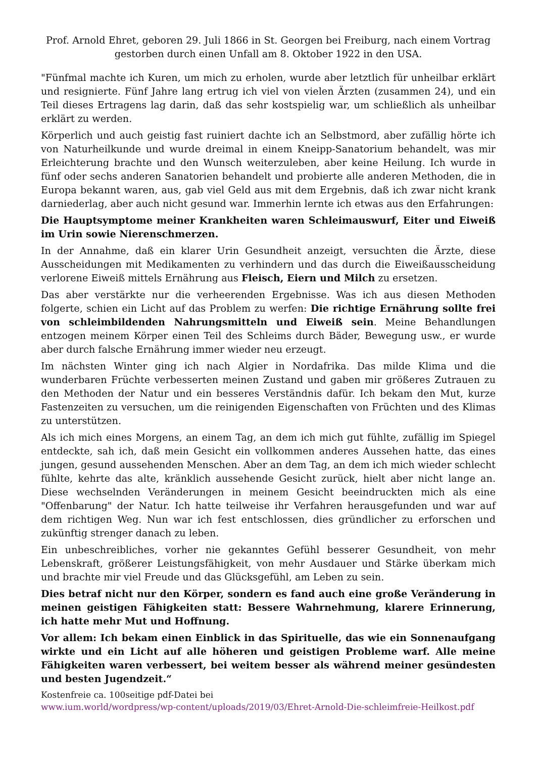Prof. Arnold Ehret, geboren 29. Juli 1866 in St. Georgen bei Freiburg, nach einem Vortrag gestorben durch einen Unfall am 8. Oktober 1922 in den USA.
"Fünfmal machte ich Kuren, um mich zu erholen, wurde aber letztlich für unheilbar erklärt und resignierte. Fünf Jahre lang ertrug ich viel von vielen Ärzten (zusammen 24), und ein Teil dieses Ertragens lag darin, daß das sehr kostspielig war, um schließlich als unheilbar erklärt zu werden.
Körperlich und auch geistig fast ruiniert dachte ich an Selbstmord, aber zufällig hörte ich von Naturheilkunde und wurde dreimal in einem Kneipp-Sanatorium behandelt, was mir Erleichterung brachte und den Wunsch weiterzuleben, aber keine Heilung. Ich wurde in fünf oder sechs anderen Sanatorien behandelt und probierte alle anderen Methoden, die in Europa bekannt waren, aus, gab viel Geld aus mit dem Ergebnis, daß ich zwar nicht krank darniederlag, aber auch nicht gesund war. Immerhin lernte ich etwas aus den Erfahrungen:
Die Hauptsymptome meiner Krankheiten waren Schleimauswurf, Eiter und Eiweiß im Urin sowie Nierenschmerzen.
In der Annahme, daß ein klarer Urin Gesundheit anzeigt, versuchten die Ärzte, diese Ausscheidungen mit Medikamenten zu verhindern und das durch die Eiweißausscheidung verlorene Eiweiß mittels Ernährung aus Fleisch, Eiern und Milch zu ersetzen.
Das aber verstärkte nur die verheerenden Ergebnisse. Was ich aus diesen Methoden folgerte, schien ein Licht auf das Problem zu werfen: Die richtige Ernährung sollte frei von schleimbildenden Nahrungsmitteln und Eiweiß sein. Meine Behandlungen entzogen meinem Körper einen Teil des Schleims durch Bäder, Bewegung usw., er wurde aber durch falsche Ernährung immer wieder neu erzeugt.
Im nächsten Winter ging ich nach Algier in Nordafrika. Das milde Klima und die wunderbaren Früchte verbesserten meinen Zustand und gaben mir größeres Zutrauen zu den Methoden der Natur und ein besseres Verständnis dafür. Ich bekam den Mut, kurze Fastenzeiten zu versuchen, um die reinigenden Eigenschaften von Früchten und des Klimas zu unterstützen.
Als ich mich eines Morgens, an einem Tag, an dem ich mich gut fühlte, zufällig im Spiegel entdeckte, sah ich, daß mein Gesicht ein vollkommen anderes Aussehen hatte, das eines jungen, gesund aussehenden Menschen. Aber an dem Tag, an dem ich mich wieder schlecht fühlte, kehrte das alte, kränklich aussehende Gesicht zurück, hielt aber nicht lange an. Diese wechselnden Veränderungen in meinem Gesicht beeindruckten mich als eine "Offenbarung" der Natur. Ich hatte teilweise ihr Verfahren herausgefunden und war auf dem richtigen Weg. Nun war ich fest entschlossen, dies gründlicher zu erforschen und zukünftig strenger danach zu leben.
Ein unbeschreibliches, vorher nie gekanntes Gefühl besserer Gesundheit, von mehr Lebenskraft, größerer Leistungsfähigkeit, von mehr Ausdauer und Stärke überkam mich und brachte mir viel Freude und das Glücksgefühl, am Leben zu sein.
Dies betraf nicht nur den Körper, sondern es fand auch eine große Veränderung in meinen geistigen Fähigkeiten statt: Bessere Wahrnehmung, klarere Erinnerung, ich hatte mehr Mut und Hoffnung.
Vor allem: Ich bekam einen Einblick in das Spirituelle, das wie ein Sonnenaufgang wirkte und ein Licht auf alle höheren und geistigen Probleme warf. Alle meine Fähigkeiten waren verbessert, bei weitem besser als während meiner gesündesten und besten Jugendzeit.“
Kostenfreie ca. 100seitige pdf-Datei bei
www.ium.world/wordpress/wp-content/uploads/2019/03/Ehret-Arnold-Die-schleimfreie-Heilkost.pdf